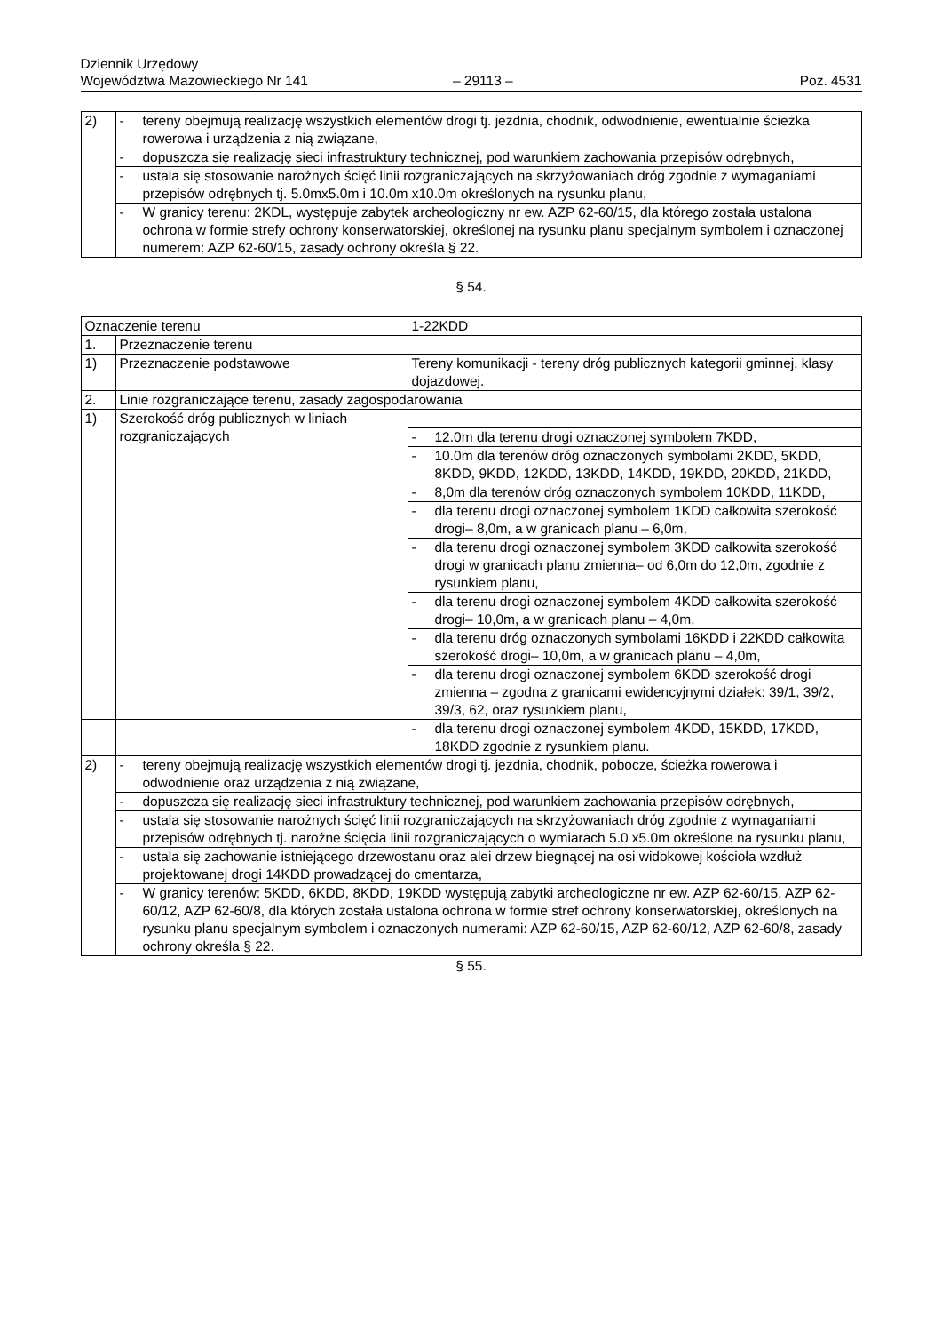Dziennik Urzędowy
Województwa Mazowieckiego Nr 141
– 29113 –
Poz. 4531
| 2) | - | tereny obejmują realizację wszystkich elementów drogi tj. jezdnia, chodnik, odwodnienie, ewentualnie ścieżka rowerowa i urządzenia z nią związane, |
| | - | dopuszcza się realizację sieci infrastruktury technicznej, pod warunkiem zachowania przepisów odrębnych, |
| | - | ustala się stosowanie narożnych ścięć linii rozgraniczających na skrzyżowaniach dróg zgodnie z wymaganiami przepisów odrębnych tj. 5.0mx5.0m i 10.0m x10.0m określonych na rysunku planu, |
| | - | W granicy terenu: 2KDL, występuje zabytek archeologiczny nr ew. AZP 62-60/15, dla którego została ustalona ochrona w formie strefy ochrony konserwatorskiej, określonej na rysunku planu specjalnym symbolem i oznaczonej numerem: AZP 62-60/15, zasady ochrony określa § 22. |
§ 54.
| Oznaczenie terenu | | 1-22KDD | |
| 1. | Przeznaczenie terenu | | |
| 1) | Przeznaczenie podstawowe | Tereny komunikacji - tereny dróg publicznych kategorii gminnej, klasy dojazdowej. | |
| 2. | Linie rozgraniczające terenu, zasady zagospodarowania | | |
| 1) | Szerokość dróg publicznych w liniach rozgraniczających | | |
| | | - | 12.0m dla terenu drogi oznaczonej symbolem 7KDD, |
| | | - | 10.0m dla terenów dróg oznaczonych symbolami 2KDD, 5KDD, 8KDD, 9KDD, 12KDD, 13KDD, 14KDD, 19KDD, 20KDD, 21KDD, |
| | | - | 8,0m dla terenów dróg oznaczonych symbolem 10KDD, 11KDD, |
| | | - | dla terenu drogi oznaczonej symbolem 1KDD całkowita szerokość drogi– 8,0m, a w granicach planu – 6,0m, |
| | | - | dla terenu drogi oznaczonej symbolem 3KDD całkowita szerokość drogi w granicach planu zmienna– od 6,0m do 12,0m, zgodnie z rysunkiem planu, |
| | | - | dla terenu drogi oznaczonej symbolem 4KDD całkowita szerokość drogi– 10,0m, a w granicach planu – 4,0m, |
| | | - | dla terenu dróg oznaczonych symbolami 16KDD i 22KDD całkowita szerokość drogi– 10,0m, a w granicach planu – 4,0m, |
| | | - | dla terenu drogi oznaczonej symbolem 6KDD szerokość drogi zmienna – zgodna z granicami ewidencyjnymi działek: 39/1, 39/2, 39/3, 62, oraz rysunkiem planu, |
| | | - | dla terenu drogi oznaczonej symbolem 4KDD, 15KDD, 17KDD, 18KDD zgodnie z rysunkiem planu. |
| 2) | - | tereny obejmują realizację wszystkich elementów drogi tj. jezdnia, chodnik, pobocze, ścieżka rowerowa i odwodnienie oraz urządzenia z nią związane, |
| | - | dopuszcza się realizację sieci infrastruktury technicznej, pod warunkiem zachowania przepisów odrębnych, |
| | - | ustala się stosowanie narożnych ścięć linii rozgraniczających na skrzyżowaniach dróg zgodnie z wymaganiami przepisów odrębnych tj. narożne ścięcia linii rozgraniczających o wymiarach 5.0 x5.0m określone na rysunku planu, |
| | - | ustala się zachowanie istniejącego drzewostanu oraz alei drzew biegnącej na osi widokowej kościoła wzdłuż projektowanej drogi 14KDD prowadzącej do cmentarza, |
| | - | W granicy terenów: 5KDD, 6KDD, 8KDD, 19KDD występują zabytki archeologiczne nr ew. AZP 62-60/15, AZP 62-60/12, AZP 62-60/8, dla których została ustalona ochrona w formie stref ochrony konserwatorskiej, określonych na rysunku planu specjalnym symbolem i oznaczonych numerami: AZP 62-60/15, AZP 62-60/12, AZP 62-60/8, zasady ochrony określa § 22. |
§ 55.